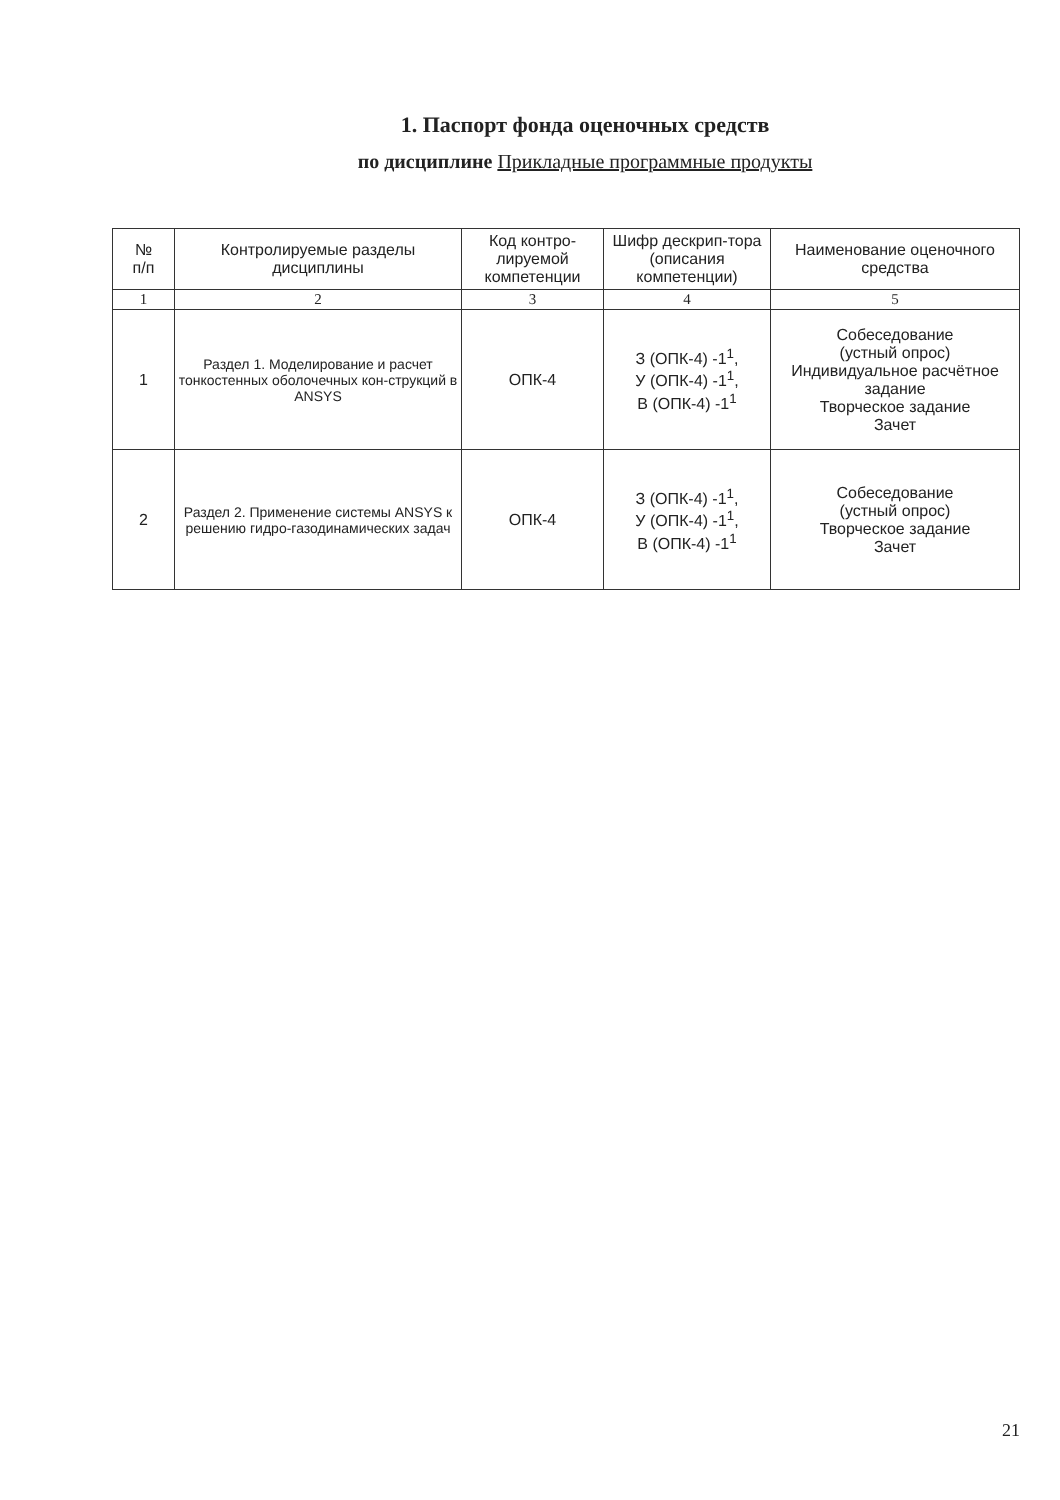1. Паспорт фонда оценочных средств
по дисциплине Прикладные программные продукты
| № п/п | Контролируемые разделы дисциплины | Код контро-лируемой компетенции | Шифр дескрип-тора (описания компетенции) | Наименование оценочного средства |
| --- | --- | --- | --- | --- |
| 1 | 2 | 3 | 4 | 5 |
| 1 | Раздел 1. Моделирование и расчет тонкостенных оболочечных кон-струкций в ANSYS | ОПК-4 | З (ОПК-4) -1<sup>1</sup>, У (ОПК-4) -1<sup>1</sup>, В (ОПК-4) -1<sup>1</sup> | Собеседование (устный опрос) Индивидуальное расчётное задание Творческое задание Зачет |
| 2 | Раздел 2. Применение системы ANSYS к решению гидро-газодинамических задач | ОПК-4 | З (ОПК-4) -1<sup>1</sup>, У (ОПК-4) -1<sup>1</sup>, В (ОПК-4) -1<sup>1</sup> | Собеседование (устный опрос) Творческое задание Зачет |
21